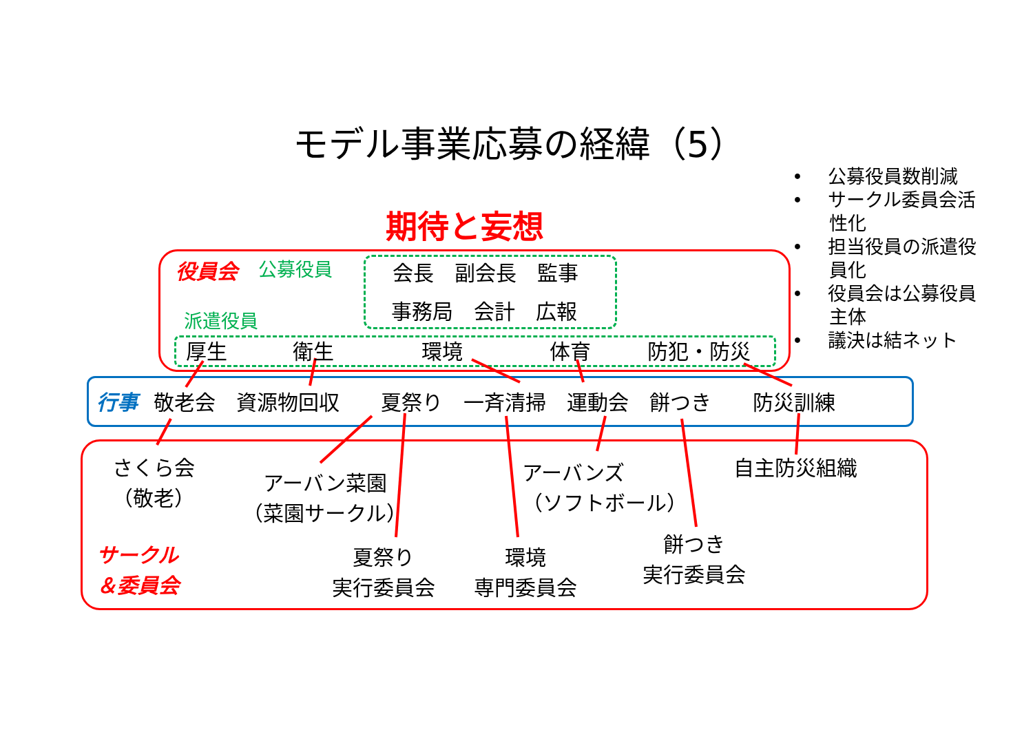モデル事業応募の経緯（5）
期待と妄想
• 　公募役員数削減
• 　サークル委員会活
　　性化
• 　担当役員の派遣役
　　員化
• 　役員会は公募役員
　　主体
• 　議決は結ネット
役員会 公募役員 会長　副会長　監事
事務局　会計　広報
派遣役員
厚生 衛生 環境 体育 防犯・防災
行事 敬老会　資源物回収　　夏祭り　一斉清掃　運動会　餅つき　　防災訓練
さくら会
（敬老）
アーバン菜園
（菜園サークル）
アーバンズ
（ソフトボール）
自主防災組織
サークル
＆委員会
夏祭り
実行委員会
環境
専門委員会
餅つき
実行委員会